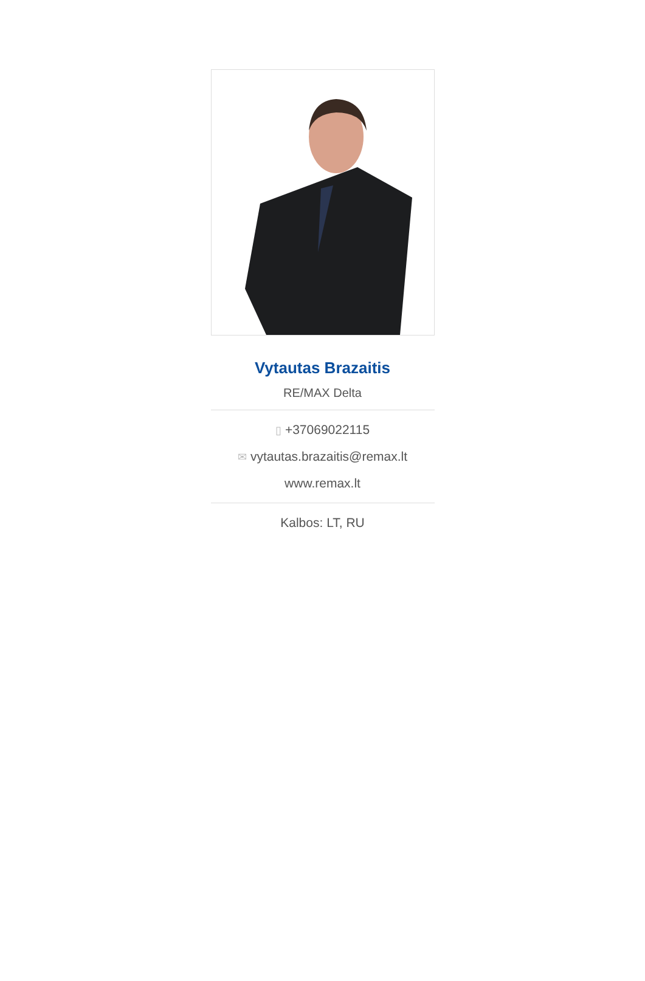Vytautas Brazaitis
RE/MAX Delta
▯ +37069022115
✉ vytautas.brazaitis@remax.lt
www.remax.lt
Kalbos: LT, RU